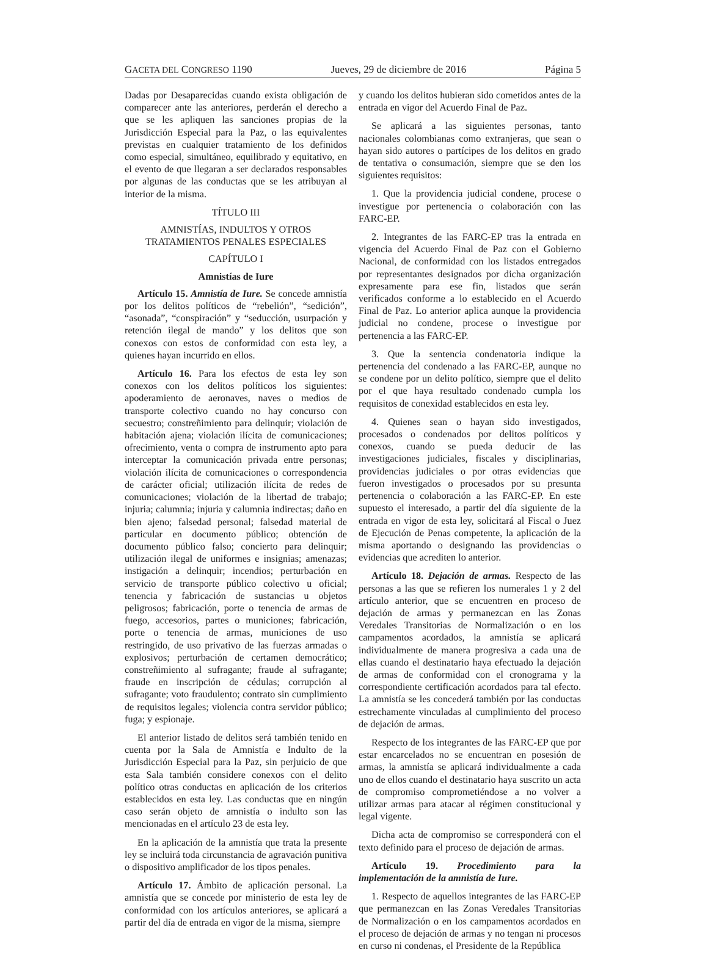GACETA DEL CONGRESO 1190 Jueves, 29 de diciembre de 2016 Página 5
Dadas por Desaparecidas cuando exista obligación de comparecer ante las anteriores, perderán el derecho a que se les apliquen las sanciones propias de la Jurisdicción Especial para la Paz, o las equivalentes previstas en cualquier tratamiento de los definidos como especial, simultáneo, equilibrado y equitativo, en el evento de que llegaran a ser declarados responsables por algunas de las conductas que se les atribuyan al interior de la misma.
TÍTULO III
AMNISTÍAS, INDULTOS Y OTROS
TRATAMIENTOS PENALES ESPECIALES
CAPÍTULO I
Amnistías de Iure
Artículo 15. Amnistía de Iure. Se concede amnistía por los delitos políticos de “rebelión”, “sedición”, “asonada”, “conspiración” y “seducción, usurpación y retención ilegal de mando” y los delitos que son conexos con estos de conformidad con esta ley, a quienes hayan incurrido en ellos.
Artículo 16. Para los efectos de esta ley son conexos con los delitos políticos los siguientes: apoderamiento de aeronaves, naves o medios de transporte colectivo cuando no hay concurso con secuestro; constreñimiento para delinquir; violación de habitación ajena; violación ilícita de comunicaciones; ofrecimiento, venta o compra de instrumento apto para interceptar la comunicación privada entre personas; violación ilícita de comunicaciones o correspondencia de carácter oficial; utilización ilícita de redes de comunicaciones; violación de la libertad de trabajo; injuria; calumnia; injuria y calumnia indirectas; daño en bien ajeno; falsedad personal; falsedad material de particular en documento público; obtención de documento público falso; concierto para delinquir; utilización ilegal de uniformes e insignias; amenazas; instigación a delinquir; incendios; perturbación en servicio de transporte público colectivo u oficial; tenencia y fabricación de sustancias u objetos peligrosos; fabricación, porte o tenencia de armas de fuego, accesorios, partes o municiones; fabricación, porte o tenencia de armas, municiones de uso restringido, de uso privativo de las fuerzas armadas o explosivos; perturbación de certamen democrático; constreñimiento al sufragante; fraude al sufragante; fraude en inscripción de cédulas; corrupción al sufragante; voto fraudulento; contrato sin cumplimiento de requisitos legales; violencia contra servidor público; fuga; y espionaje.
El anterior listado de delitos será también tenido en cuenta por la Sala de Amnistía e Indulto de la Jurisdicción Especial para la Paz, sin perjuicio de que esta Sala también considere conexos con el delito político otras conductas en aplicación de los criterios establecidos en esta ley. Las conductas que en ningún caso serán objeto de amnistía o indulto son las mencionadas en el artículo 23 de esta ley.
En la aplicación de la amnistía que trata la presente ley se incluirá toda circunstancia de agravación punitiva o dispositivo amplificador de los tipos penales.
Artículo 17. Ámbito de aplicación personal. La amnistía que se concede por ministerio de esta ley de conformidad con los artículos anteriores, se aplicará a partir del día de entrada en vigor de la misma, siempre
y cuando los delitos hubieran sido cometidos antes de la entrada en vigor del Acuerdo Final de Paz.
Se aplicará a las siguientes personas, tanto nacionales colombianas como extranjeras, que sean o hayan sido autores o partícipes de los delitos en grado de tentativa o consumación, siempre que se den los siguientes requisitos:
1. Que la providencia judicial condene, procese o investigue por pertenencia o colaboración con las FARC-EP.
2. Integrantes de las FARC-EP tras la entrada en vigencia del Acuerdo Final de Paz con el Gobierno Nacional, de conformidad con los listados entregados por representantes designados por dicha organización expresamente para ese fin, listados que serán verificados conforme a lo establecido en el Acuerdo Final de Paz. Lo anterior aplica aunque la providencia judicial no condene, procese o investigue por pertenencia a las FARC-EP.
3. Que la sentencia condenatoria indique la pertenencia del condenado a las FARC-EP, aunque no se condene por un delito político, siempre que el delito por el que haya resultado condenado cumpla los requisitos de conexidad establecidos en esta ley.
4. Quienes sean o hayan sido investigados, procesados o condenados por delitos políticos y conexos, cuando se pueda deducir de las investigaciones judiciales, fiscales y disciplinarias, providencias judiciales o por otras evidencias que fueron investigados o procesados por su presunta pertenencia o colaboración a las FARC-EP. En este supuesto el interesado, a partir del día siguiente de la entrada en vigor de esta ley, solicitará al Fiscal o Juez de Ejecución de Penas competente, la aplicación de la misma aportando o designando las providencias o evidencias que acrediten lo anterior.
Artículo 18. Dejación de armas. Respecto de las personas a las que se refieren los numerales 1 y 2 del artículo anterior, que se encuentren en proceso de dejación de armas y permanezcan en las Zonas Veredales Transitorias de Normalización o en los campamentos acordados, la amnistía se aplicará individualmente de manera progresiva a cada una de ellas cuando el destinatario haya efectuado la dejación de armas de conformidad con el cronograma y la correspondiente certificación acordados para tal efecto. La amnistía se les concederá también por las conductas estrechamente vinculadas al cumplimiento del proceso de dejación de armas.
Respecto de los integrantes de las FARC-EP que por estar encarcelados no se encuentran en posesión de armas, la amnistía se aplicará individualmente a cada uno de ellos cuando el destinatario haya suscrito un acta de compromiso comprometiéndose a no volver a utilizar armas para atacar al régimen constitucional y legal vigente.
Dicha acta de compromiso se corresponderá con el texto definido para el proceso de dejación de armas.
Artículo 19. Procedimiento para la implementación de la amnistía de Iure.
1. Respecto de aquellos integrantes de las FARC-EP que permanezcan en las Zonas Veredales Transitorias de Normalización o en los campamentos acordados en el proceso de dejación de armas y no tengan ni procesos en curso ni condenas, el Presidente de la República